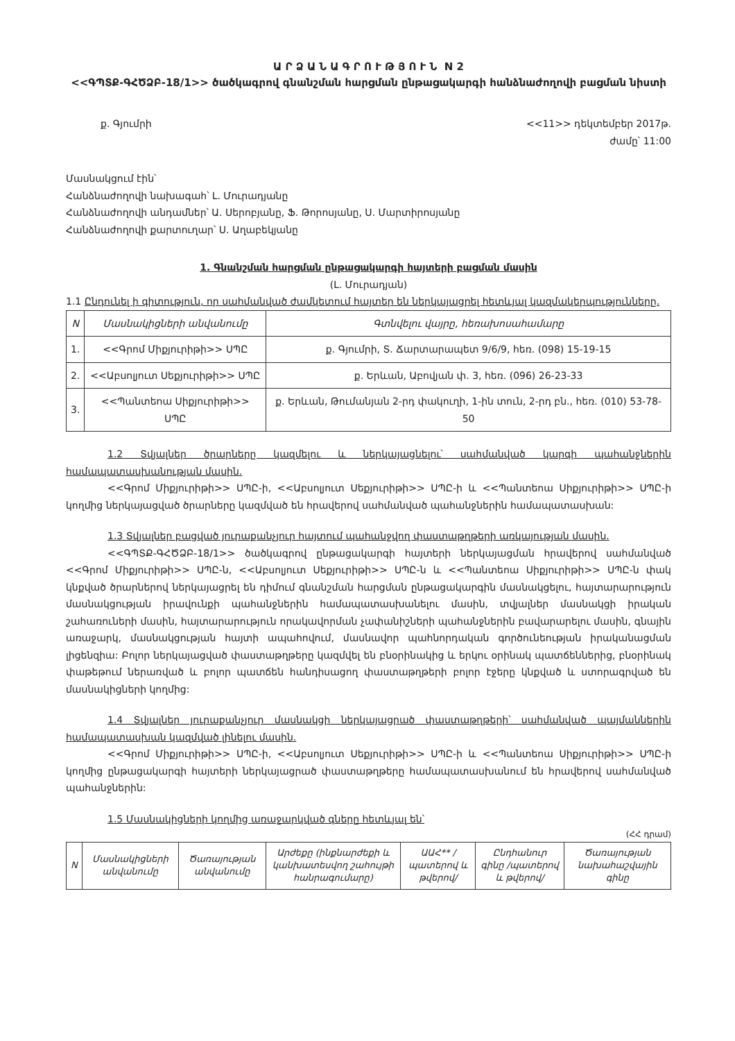Ա Ր Ձ Ա Ն Ա Գ Ր Ո Ւ Թ Յ Ո Ւ Ն N 2
<<ԳՊՏՔ-ԳՀԾՁԲ-18/1>> ծածկագրով գնանշման հարցման ընթացակարգի հանձնաժողովի բացման նիստի
ք. Գյումրի <<11>> դեկտեմբեր 2017թ.
ժամը՝ 11:00
Մասնակցում էին՝
Հանձնաժողովի նախագահ՝ Լ. Մուրադյանը
Հանձնաժողովի անդամներ՝ Ա. Սերոբյանը, Ֆ. Թորոսյանը, Ս. Մարտիրոսյանը
Հանձնաժողովի քարտուղար՝ Ս. Աղաբեկյանը
1. Գնանշման հարցման ընթացակարգի հայտերի բացման մասին
(Լ. Մուրադյան)
1.1 Ընդունել ի գիտություն, որ սահմանված ժամկետում հայտեր են ներկայացրել հետևյալ կազմակերպությունները.
| N | Մասնակիցների անվանումը | Գտնվելու վայրը, հեռախոսահամարը |
| --- | --- | --- |
| 1. | <<Գրոմ Միքյուրիթի>> ՍՊԸ | ք. Գյումրի, Տ. Ճարտարապետ 9/6/9, հեռ. (098) 15-19-15 |
| 2. | <<Աբսոլյուտ Սեքյուրիթի>> ՍՊԸ | ք. Երևան, Աբովյան փ. 3, հեռ. (096) 26-23-33 |
| 3. | <<Պանտեոա Սիքյուրիթի>> ՍՊԸ | ք. Երևան, Թումանյան 2-րդ փակուղի, 1-ին տուն, 2-րդ բն., հեռ. (010) 53-78-50 |
1.2 Տվյալներ ծրարները կազմելու և ներկայացնելու՝ սահմանված կարգի պահանջներին համապատասխանության մասին.
<<Գրոմ Միքյուրիթի>> ՍՊԸ-ի, <<Աբսոլյուտ Սեքյուրիթի>> ՍՊԸ-ի և <<Պանտեոա Սիքյուրիթի>> ՍՊԸ-ի կողմից ներկայացված ծրարները կազմված են հրավերով սահմանված պահանջներին համապատասխան:
1.3 Տվյալներ բացված յուրաքանչյուր հայտում պահանջվող փաստաթղթերի առկայության մասին.
<<ԳՊՏՔ-ԳՀԾՁԲ-18/1>> ծածկագրով ընթացակարգի հայտերի ներկայացման հրավերով սահմանված <<Գրոմ Միքյուրիթի>> ՍՊԸ-ն, <<Աբսոլյուտ Սեքյուրիթի>> ՍՊԸ-ն և <<Պանտեոա Սիքյուրիթի>> ՍՊԸ-ն փակ կնքված ծրարներով ներկայացրել են դիմում գնանշման հարցման ընթացակարգին մասնակցելու, հայտարարություն մասնակցության իրավունքի պահանջներին համապատասխանելու մասին, տվյալներ մասնակցի իրական շահառուների մասին, հայտարարություն որակավորման չափանիշների պահանջներին բավարարելու մասին, գնային առաջարկ, մասնակցության հայտի ապահովում, մասնավոր պահնորդական գործունեության իրականացման լիցենզիա: Բոլոր ներկայացված փաստաթղթերը կազմվել են բնօրինակից և երկու օրինակ պատճեններից, բնօրինակ փաթեթում ներառված և բոլոր պատճեն հանդիսացող փաստաթղթերի բոլոր էջերը կնքված և ստորագրված են մասնակիցների կողմից:
1.4 Տվյալներ յուրաքանչյուր մասնակցի ներկայացրած փաստաթղթերի՝ սահմանված պայմաններին համապատասխան կազմված լինելու մասին.
<<Գրոմ Միքյուրիթի>> ՍՊԸ-ի, <<Աբսոլյուտ Սեքյուրիթի>> ՍՊԸ-ի և <<Պանտեոա Սիքյուրիթի>> ՍՊԸ-ի կողմից ընթացակարգի հայտերի ներկայացրած փաստաթղթերը համապատասխանում են հրավերով սահմանված պահանջներին:
1.5 Մասնակիցների կողմից առաջարկված գները հետևյալ են՝
(ՀՀ դրամ)
| N | Մասնակիցների անվանումը | Ծառայության անվանումը | Արժեքը (ինքնարժեքի և կանխատեսվող շահույթի հանրագումարը) | ԱԱՀ** /պատերով և թվերով/ | Ընդհանուր գինը /պատերով և թվերով/ | Ծառայության նախահաշվային գինը |
| --- | --- | --- | --- | --- | --- | --- |